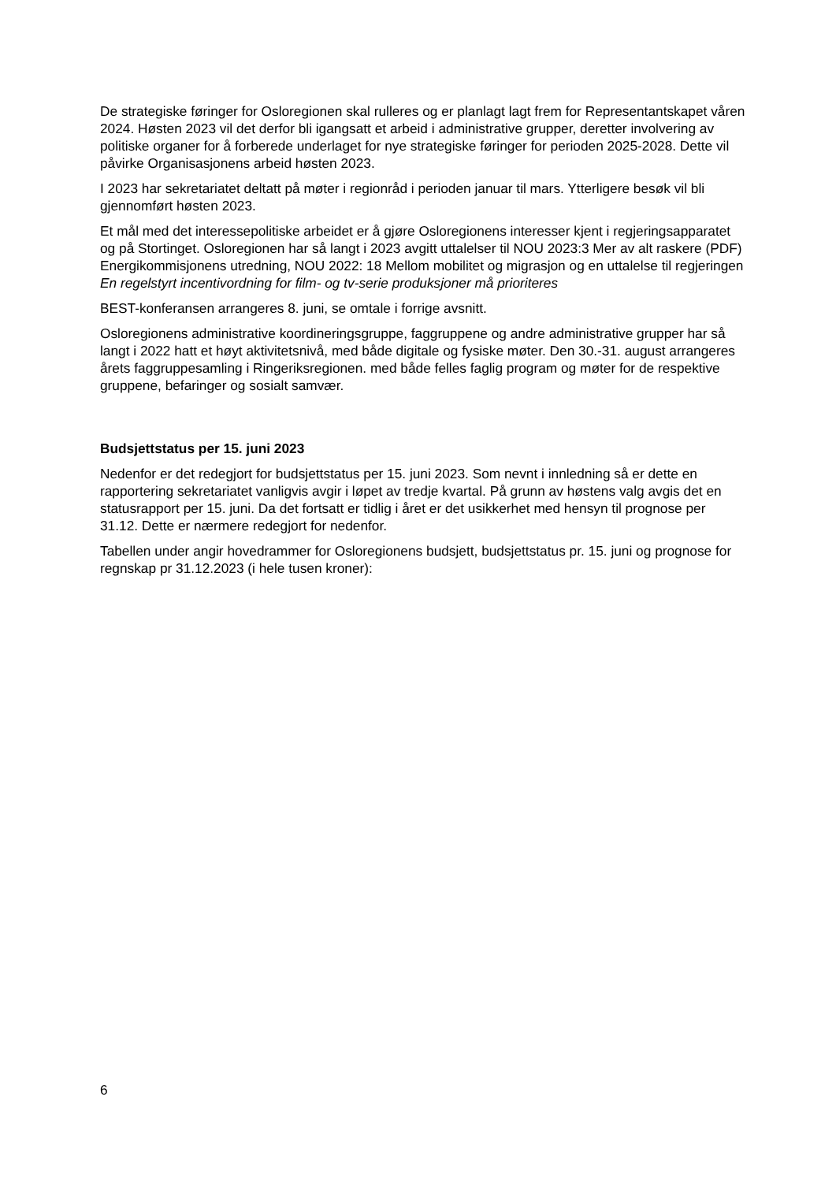De strategiske føringer for Osloregionen skal rulleres og er planlagt lagt frem for Representantskapet våren 2024. Høsten 2023 vil det derfor bli igangsatt et arbeid i administrative grupper, deretter involvering av politiske organer for å forberede underlaget for nye strategiske føringer for perioden 2025-2028. Dette vil påvirke Organisasjonens arbeid høsten 2023.
I 2023 har sekretariatet deltatt på møter i regionråd i perioden januar til mars. Ytterligere besøk vil bli gjennomført høsten 2023.
Et mål med det interessepolitiske arbeidet er å gjøre Osloregionens interesser kjent i regjeringsapparatet og på Stortinget. Osloregionen har så langt i 2023 avgitt uttalelser til NOU 2023:3 Mer av alt raskere (PDF) Energikommisjonens utredning, NOU 2022: 18 Mellom mobilitet og migrasjon og en uttalelse til regjeringen En regelstyrt incentivordning for film- og tv-serie produksjoner må prioriteres
BEST-konferansen arrangeres 8. juni, se omtale i forrige avsnitt.
Osloregionens administrative koordineringsgruppe, faggruppene og andre administrative grupper har så langt i 2022 hatt et høyt aktivitetsnivå, med både digitale og fysiske møter. Den 30.-31. august arrangeres årets faggruppesamling i Ringeriksregionen. med både felles faglig program og møter for de respektive gruppene, befaringer og sosialt samvær.
Budsjettstatus per 15. juni 2023
Nedenfor er det redegjort for budsjettstatus per 15. juni 2023. Som nevnt i innledning så er dette en rapportering sekretariatet vanligvis avgir i løpet av tredje kvartal. På grunn av høstens valg avgis det en statusrapport per 15. juni. Da det fortsatt er tidlig i året er det usikkerhet med hensyn til prognose per 31.12. Dette er nærmere redegjort for nedenfor.
Tabellen under angir hovedrammer for Osloregionens budsjett, budsjettstatus pr. 15. juni og prognose for regnskap pr 31.12.2023 (i hele tusen kroner):
6